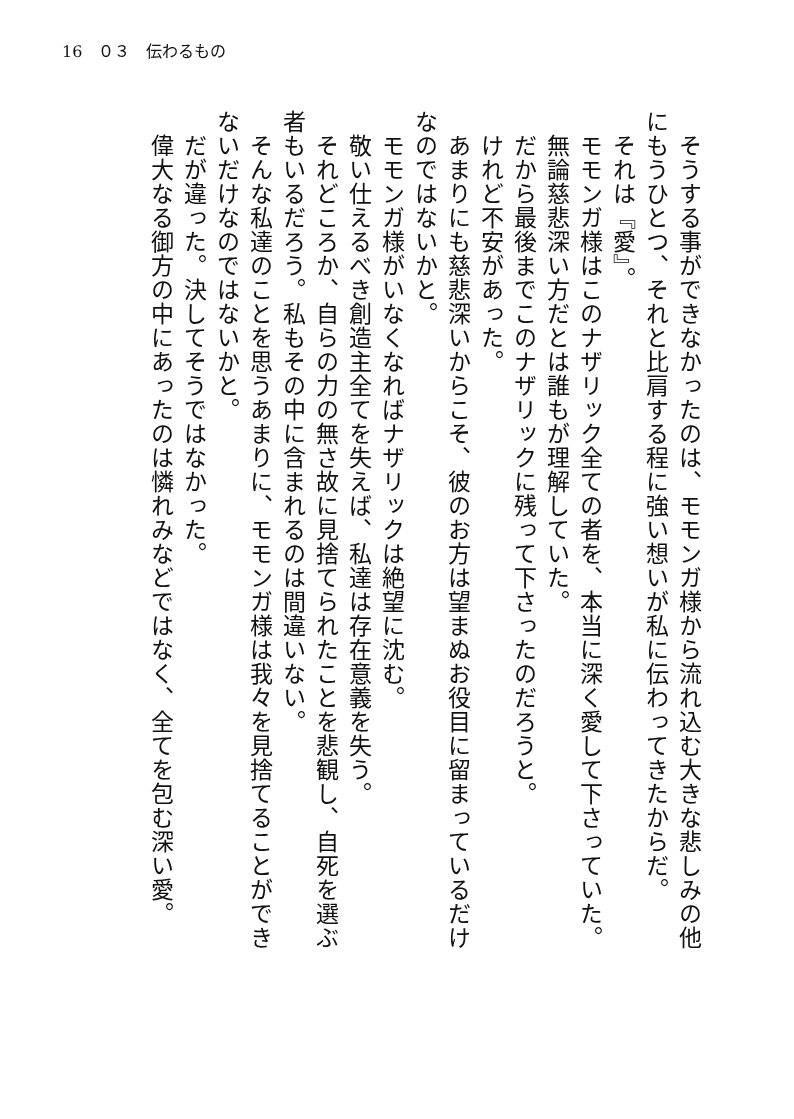16　０３　伝わるもの
　そうする事ができなかったのは、モモンガ様から流れ込む大きな悲しみの他にもうひとつ、それと比肩する程に強い想いが私に伝わってきたからだ。
　それは『愛』。
　モモンガ様はこのナザリック全ての者を、本当に深く愛して下さっていた。
　無論慈悲深い方だとは誰もが理解していた。
　だから最後までこのナザリックに残って下さったのだろうと。
　けれど不安があった。
　あまりにも慈悲深いからこそ、彼のお方は望まぬお役目に留まっているだけなのではないかと。
　モモンガ様がいなくなればナザリックは絶望に沈む。
　敬い仕えるべき創造主全てを失えば、私達は存在意義を失う。
　それどころか、自らの力の無さ故に見捨てられたことを悲観し、自死を選ぶ者もいるだろう。私もその中に含まれるのは間違いない。
　そんな私達のことを思うあまりに、モモンガ様は我々を見捨てることができないだけなのではないかと。
　だが違った。決してそうではなかった。
　偉大なる御方の中にあったのは憐れみなどではなく、全てを包む深い愛。